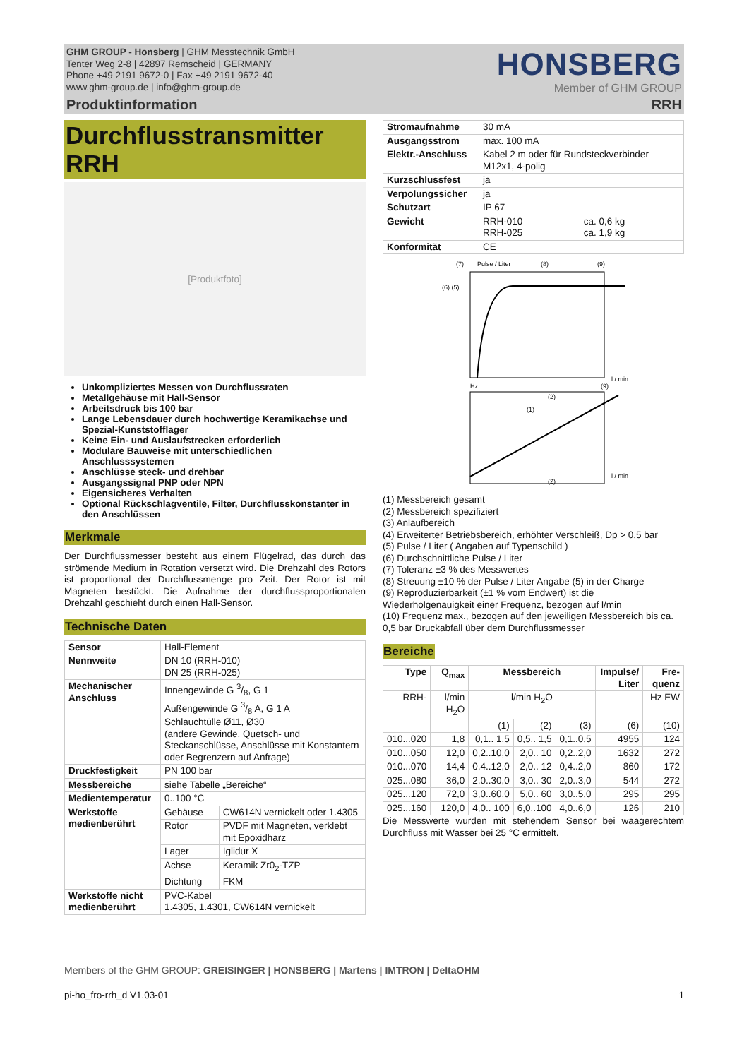GHM GROUP - Honsberg | GHM Messtechnik GmbH
Tenter Weg 2-8 | 42897 Remscheid | GERMANY
Phone +49 2191 9672-0 | Fax +49 2191 9672-40
www.ghm-group.de | info@ghm-group.de
HONSBERG
Member of GHM GROUP
Produktinformation RRH
Durchflusstransmitter
RRH
[Produktfoto]
Unkompliziertes Messen von Durchflussraten
Metallgehäuse mit Hall-Sensor
Arbeitsdruck bis 100 bar
Lange Lebensdauer durch hochwertige Keramikachse und Spezial-Kunststofflager
Keine Ein- und Auslaufstrecken erforderlich
Modulare Bauweise mit unterschiedlichen Anschlusssystemen
Anschlüsse steck- und drehbar
Ausgangssignal PNP oder NPN
Eigensicheres Verhalten
Optional Rückschlagventile, Filter, Durchflusskonstanter in den Anschlüssen
Merkmale
Der Durchflussmesser besteht aus einem Flügelrad, das durch das strömende Medium in Rotation versetzt wird. Die Drehzahl des Rotors ist proportional der Durchflussmenge pro Zeit. Der Rotor ist mit Magneten bestückt. Die Aufnahme der durchflussproportionalen Drehzahl geschieht durch einen Hall-Sensor.
Technische Daten
| Sensor | Hall-Element | |
| Nennweite | DN 10 (RRH-010) DN 25 (RRH-025) | |
| Mechanischer Anschluss | Innengewinde G 3/8, G 1 Außengewinde G 3/8 A, G 1 A Schlauchtülle Ø11, Ø30 (andere Gewinde, Quetsch- und Steckanschlüsse, Anschlüsse mit Konstantern oder Begrenzern auf Anfrage) | |
| Druckfestigkeit | PN 100 bar | |
| Messbereiche | siehe Tabelle „Bereiche“ | |
| Medientemperatur | 0..100 °C | |
| Werkstoffe medienberührt | Gehäuse | CW614N vernickelt oder 1.4305 |
| | Rotor | PVDF mit Magneten, verklebt mit Epoxidharz |
| | Lager | Iglidur X |
| | Achse | Keramik Zr0<sub>2</sub>-TZP |
| | Dichtung | FKM |
| Werkstoffe nicht medien­berührt | PVC-Kabel 1.4305, 1.4301, CW614N vernickelt | |
| Stromaufnahme | 30 mA | |
| Ausgangsstrom | max. 100 mA | |
| Elektr.-Anschluss | Kabel 2 m oder für Rundsteckverbinder M12x1, 4-polig | |
| Kurzschlussfest | ja | |
| Verpolungssicher | ja | |
| Schutzart | IP 67 | |
| Gewicht | RRH-010 RRH-025 | ca. 0,6 kg ca. 1,9 kg |
| Konformität | CE | |
(7)
Pulse / Liter
(8)
(9)
(6) (5)
l / min
(2)
(1)
Hz
(9)
l / min
(2)
(1) Messbereich gesamt
(2) Messbereich spezifiziert
(3) Anlaufbereich
(4) Erweiterter Betriebsbereich, erhöhter Verschleiß, Dp > 0,5 bar
(5) Pulse / Liter ( Angaben auf Typenschild )
(6) Durchschnittliche Pulse / Liter
(7) Toleranz ±3 % des Messwertes
(8) Streuung ±10 % der Pulse / Liter Angabe (5) in der Charge
(9) Reproduzierbarkeit (±1 % vom Endwert) ist die Wiederholgenauigkeit einer Frequenz, bezogen auf l/min
(10) Frequenz max., bezogen auf den jeweiligen Messbereich bis ca. 0,5 bar Druckabfall über dem Durchflussmesser
Bereiche
| Type | Q<sub>max</sub> | Messbereich | | | Im­pulse/ Liter | Fre­quenz |
| --- | --- | --- | --- | --- | --- | --- |
| RRH- | l/min H<sub>2</sub>O | l/min H<sub>2</sub>O | | | | Hz EW |
| | | (1) | (2) | (3) | (6) | (10) |
| 010...020 | 1,8 | 0,1.. 1,5 | 0,5.. 1,5 | 0,1..0,5 | 4955 | 124 |
| 010...050 | 12,0 | 0,2..10,0 | 2,0.. 10 | 0,2..2,0 | 1632 | 272 |
| 010...070 | 14,4 | 0,4..12,0 | 2,0.. 12 | 0,4..2,0 | 860 | 172 |
| 025...080 | 36,0 | 2,0..30,0 | 3,0.. 30 | 2,0..3,0 | 544 | 272 |
| 025...120 | 72,0 | 3,0..60,0 | 5,0.. 60 | 3,0..5,0 | 295 | 295 |
| 025...160 | 120,0 | 4,0.. 100 | 6,0..100 | 4,0..6,0 | 126 | 210 |
Die Messwerte wurden mit stehendem Sensor bei waagerechtem Durchfluss mit Wasser bei 25 °C ermittelt.
Members of the GHM GROUP: GREISINGER | HONSBERG | Martens | IMTRON | DeltaOHM
pi-ho_fro-rrh_d V1.03-01 1